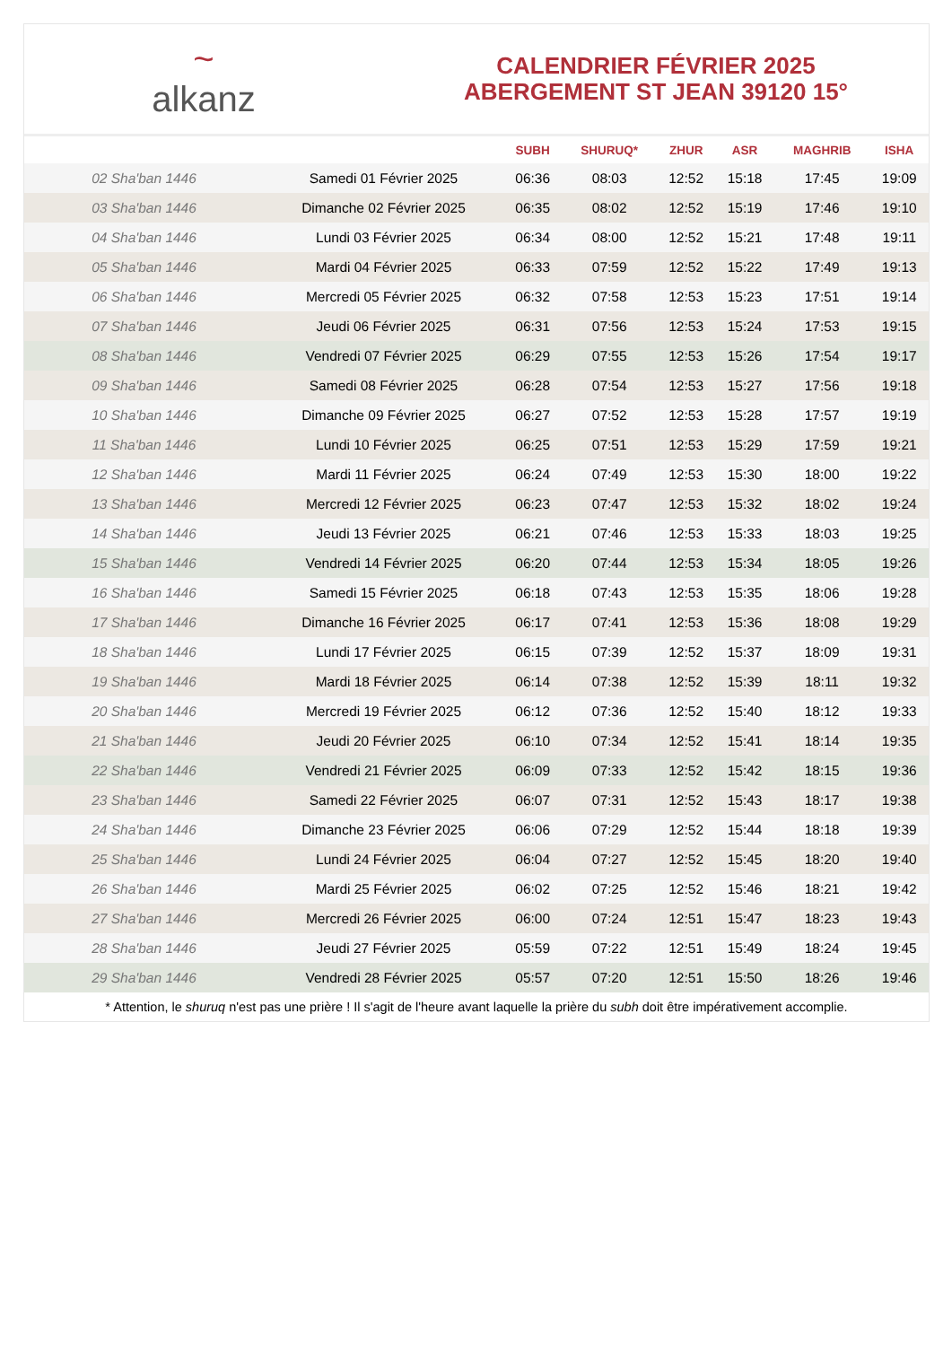~
alkanz
CALENDRIER FÉVRIER 2025
ABERGEMENT ST JEAN 39120 15°
| | | SUBH | SHURUQ* | ZHUR | ASR | MAGHRIB | ISHA |
| --- | --- | --- | --- | --- | --- | --- | --- |
| 02 Sha'ban 1446 | Samedi 01 Février 2025 | 06:36 | 08:03 | 12:52 | 15:18 | 17:45 | 19:09 |
| 03 Sha'ban 1446 | Dimanche 02 Février 2025 | 06:35 | 08:02 | 12:52 | 15:19 | 17:46 | 19:10 |
| 04 Sha'ban 1446 | Lundi 03 Février 2025 | 06:34 | 08:00 | 12:52 | 15:21 | 17:48 | 19:11 |
| 05 Sha'ban 1446 | Mardi 04 Février 2025 | 06:33 | 07:59 | 12:52 | 15:22 | 17:49 | 19:13 |
| 06 Sha'ban 1446 | Mercredi 05 Février 2025 | 06:32 | 07:58 | 12:53 | 15:23 | 17:51 | 19:14 |
| 07 Sha'ban 1446 | Jeudi 06 Février 2025 | 06:31 | 07:56 | 12:53 | 15:24 | 17:53 | 19:15 |
| 08 Sha'ban 1446 | Vendredi 07 Février 2025 | 06:29 | 07:55 | 12:53 | 15:26 | 17:54 | 19:17 |
| 09 Sha'ban 1446 | Samedi 08 Février 2025 | 06:28 | 07:54 | 12:53 | 15:27 | 17:56 | 19:18 |
| 10 Sha'ban 1446 | Dimanche 09 Février 2025 | 06:27 | 07:52 | 12:53 | 15:28 | 17:57 | 19:19 |
| 11 Sha'ban 1446 | Lundi 10 Février 2025 | 06:25 | 07:51 | 12:53 | 15:29 | 17:59 | 19:21 |
| 12 Sha'ban 1446 | Mardi 11 Février 2025 | 06:24 | 07:49 | 12:53 | 15:30 | 18:00 | 19:22 |
| 13 Sha'ban 1446 | Mercredi 12 Février 2025 | 06:23 | 07:47 | 12:53 | 15:32 | 18:02 | 19:24 |
| 14 Sha'ban 1446 | Jeudi 13 Février 2025 | 06:21 | 07:46 | 12:53 | 15:33 | 18:03 | 19:25 |
| 15 Sha'ban 1446 | Vendredi 14 Février 2025 | 06:20 | 07:44 | 12:53 | 15:34 | 18:05 | 19:26 |
| 16 Sha'ban 1446 | Samedi 15 Février 2025 | 06:18 | 07:43 | 12:53 | 15:35 | 18:06 | 19:28 |
| 17 Sha'ban 1446 | Dimanche 16 Février 2025 | 06:17 | 07:41 | 12:53 | 15:36 | 18:08 | 19:29 |
| 18 Sha'ban 1446 | Lundi 17 Février 2025 | 06:15 | 07:39 | 12:52 | 15:37 | 18:09 | 19:31 |
| 19 Sha'ban 1446 | Mardi 18 Février 2025 | 06:14 | 07:38 | 12:52 | 15:39 | 18:11 | 19:32 |
| 20 Sha'ban 1446 | Mercredi 19 Février 2025 | 06:12 | 07:36 | 12:52 | 15:40 | 18:12 | 19:33 |
| 21 Sha'ban 1446 | Jeudi 20 Février 2025 | 06:10 | 07:34 | 12:52 | 15:41 | 18:14 | 19:35 |
| 22 Sha'ban 1446 | Vendredi 21 Février 2025 | 06:09 | 07:33 | 12:52 | 15:42 | 18:15 | 19:36 |
| 23 Sha'ban 1446 | Samedi 22 Février 2025 | 06:07 | 07:31 | 12:52 | 15:43 | 18:17 | 19:38 |
| 24 Sha'ban 1446 | Dimanche 23 Février 2025 | 06:06 | 07:29 | 12:52 | 15:44 | 18:18 | 19:39 |
| 25 Sha'ban 1446 | Lundi 24 Février 2025 | 06:04 | 07:27 | 12:52 | 15:45 | 18:20 | 19:40 |
| 26 Sha'ban 1446 | Mardi 25 Février 2025 | 06:02 | 07:25 | 12:52 | 15:46 | 18:21 | 19:42 |
| 27 Sha'ban 1446 | Mercredi 26 Février 2025 | 06:00 | 07:24 | 12:51 | 15:47 | 18:23 | 19:43 |
| 28 Sha'ban 1446 | Jeudi 27 Février 2025 | 05:59 | 07:22 | 12:51 | 15:49 | 18:24 | 19:45 |
| 29 Sha'ban 1446 | Vendredi 28 Février 2025 | 05:57 | 07:20 | 12:51 | 15:50 | 18:26 | 19:46 |
* Attention, le shuruq n'est pas une prière ! Il s'agit de l'heure avant laquelle la prière du subh doit être impérativement accomplie.